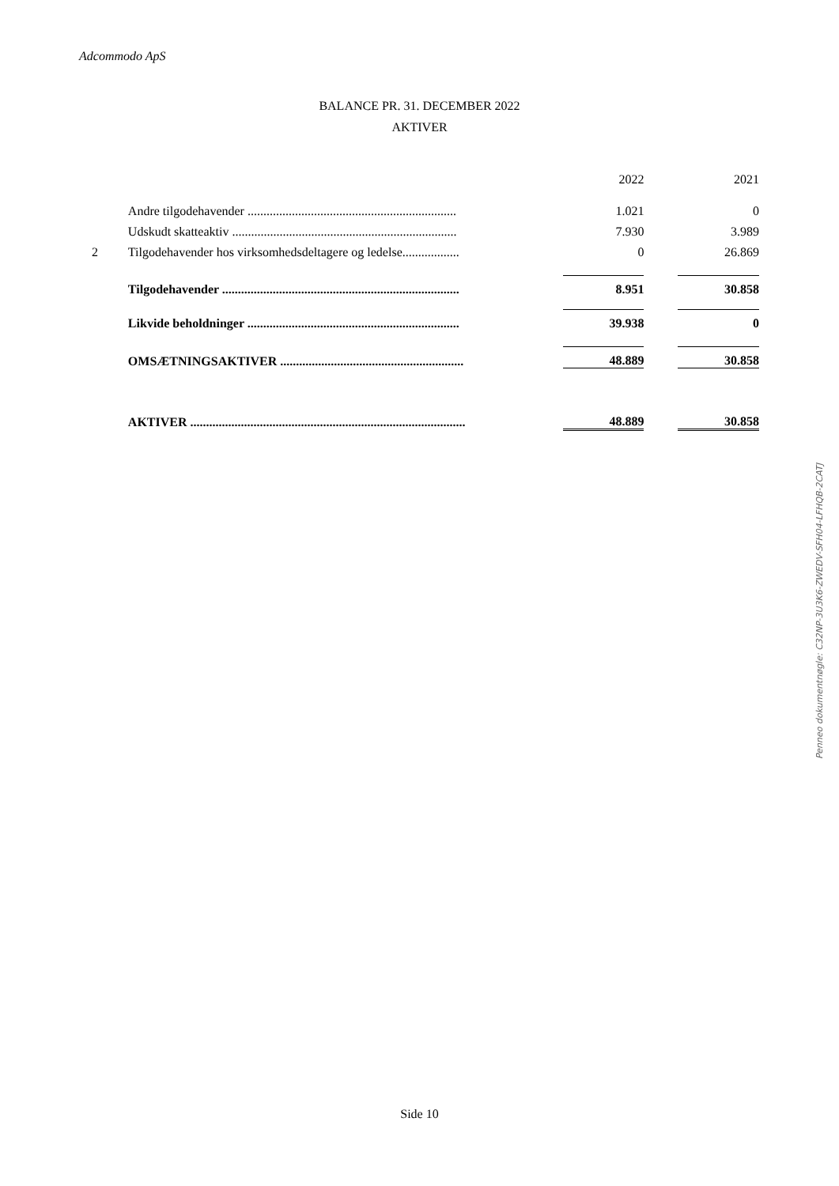Adcommodo ApS
BALANCE PR. 31. DECEMBER 2022
AKTIVER
| | | | 2022 | | 2021 |
| | Andre tilgodehavender .................................................................. | | 1.021 | | 0 |
| | Udskudt skatteaktiv ....................................................................... | | 7.930 | | 3.989 |
| 2 | Tilgodehavender hos virksomhedsdeltagere og ledelse.................. | | 0 | | 26.869 |
| | Tilgodehavender ........................................................................... | | 8.951 | | 30.858 |
| | Likvide beholdninger ................................................................... | | 39.938 | | 0 |
| | OMSÆTNINGSAKTIVER .......................................................... | | 48.889 | | 30.858 |
| | AKTIVER ....................................................................................... | | 48.889 | | 30.858 |
Penneo dokumentnøgle: C32NP-3U3K6-ZWEDV-SFH04-LFHQB-2CATJ
Side 10